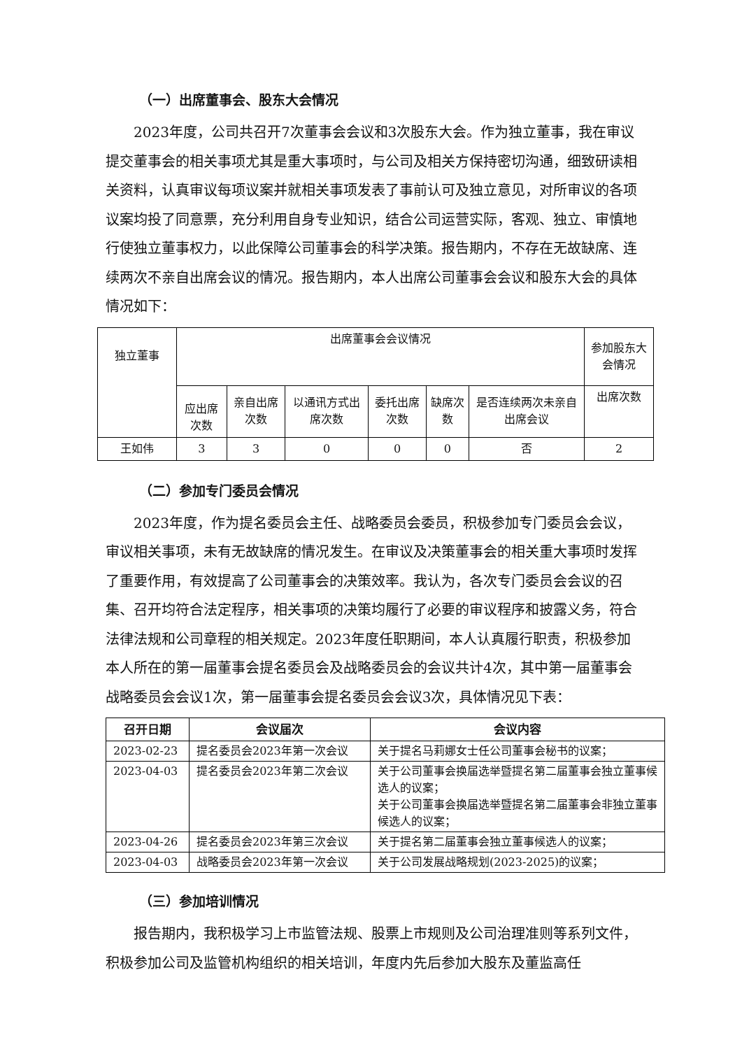（一）出席董事会、股东大会情况
2023年度，公司共召开7次董事会会议和3次股东大会。作为独立董事，我在审议提交董事会的相关事项尤其是重大事项时，与公司及相关方保持密切沟通，细致研读相关资料，认真审议每项议案并就相关事项发表了事前认可及独立意见，对所审议的各项议案均投了同意票，充分利用自身专业知识，结合公司运营实际，客观、独立、审慎地行使独立董事权力，以此保障公司董事会的科学决策。报告期内，不存在无故缺席、连续两次不亲自出席会议的情况。报告期内，本人出席公司董事会会议和股东大会的具体情况如下：
| 独立董事 | 出席董事会会议情况 | | | | | | 参加股东大会情况 |
| | 应出席次数 | 亲自出席次数 | 以通讯方式出席次数 | 委托出席次数 | 缺席次数 | 是否连续两次未亲自出席会议 | 出席次数 |
| 王如伟 | 3 | 3 | 0 | 0 | 0 | 否 | 2 |
（二）参加专门委员会情况
2023年度，作为提名委员会主任、战略委员会委员，积极参加专门委员会会议，审议相关事项，未有无故缺席的情况发生。在审议及决策董事会的相关重大事项时发挥了重要作用，有效提高了公司董事会的决策效率。我认为，各次专门委员会会议的召集、召开均符合法定程序，相关事项的决策均履行了必要的审议程序和披露义务，符合法律法规和公司章程的相关规定。2023年度任职期间，本人认真履行职责，积极参加本人所在的第一届董事会提名委员会及战略委员会的会议共计4次，其中第一届董事会战略委员会会议1次，第一届董事会提名委员会会议3次，具体情况见下表：
| 召开日期 | 会议届次 | 会议内容 |
| --- | --- | --- |
| 2023-02-23 | 提名委员会2023年第一次会议 | 关于提名马莉娜女士任公司董事会秘书的议案； |
| 2023-04-03 | 提名委员会2023年第二次会议 | 关于公司董事会换届选举暨提名第二届董事会独立董事候选人的议案； 关于公司董事会换届选举暨提名第二届董事会非独立董事候选人的议案； |
| 2023-04-26 | 提名委员会2023年第三次会议 | 关于提名第二届董事会独立董事候选人的议案； |
| 2023-04-03 | 战略委员会2023年第一次会议 | 关于公司发展战略规划(2023-2025)的议案； |
（三）参加培训情况
报告期内，我积极学习上市监管法规、股票上市规则及公司治理准则等系列文件，积极参加公司及监管机构组织的相关培训，年度内先后参加大股东及董监高任